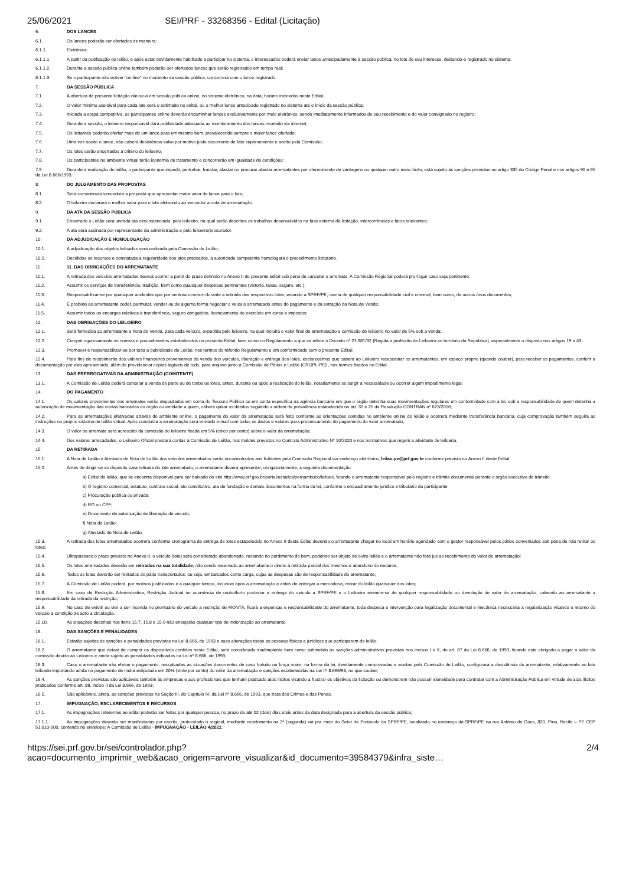25/06/2021 SEI/PRF - 33268356 - Edital (Licitação)
6. DOS LANCES
6.1. Os lances poderão ser ofertados de maneira:
6.1.1. Eletrônica:
6.1.1.1. A partir da publicação do leilão, e após estar devidamente habilitado a participar no sistema, o interessados poderá enviar lance antecipadamente à sessão pública, no lote de seu interesse, deixando-o registrado no sistema;
6.1.1.2. Durante a sessão pública online também poderão ser ofertados lances que serão registrados em tempo real;
6.1.1.3. Se o participante não estiver "on-line" no momento da sessão pública, concorrerá com o lance registrado.
7. DA SESSÃO PÚBLICA
7.1. A abertura da presente licitação dar-se-á em sessão pública online, no sistema eletrônico, na data, horário indicados neste Edital;
7.2. O valor mínimo aceitável para cada lote será o estimado no edital, ou o melhor lance antecipado registrado no sistema até o início da sessão pública;
7.3. Iniciada a etapa competitiva, os participantes online deverão encaminhar lances exclusivamente por meio eletrônico, sendo imediatamente informados do seu recebimento e do valor consignado no registro;
7.4. Durante a sessão, o leiloeiro responsável dará publicidade adequada ao monitoramento dos lances recebido via internet;
7.5. Os licitantes poderão ofertar mais de um lance para um mesmo bem, prevalecendo sempre o maior lance ofertado;
7.6. Uma vez aceito o lance, não caberá desistência salvo por motivo justo decorrente de fato superveniente e aceito pela Comissão;
7.7. Os lotes serão encerrados a critério do leiloeiro;
7.8. Os participantes no ambiente virtual terão isonomia de tratamento e concorrerão em igualdade de condições;
7.9. Durante a realização do leilão, o participante que impedir, perturbar, fraudar, afastar ou procurar afastar arrematantes por oferecimento de vantagens ou qualquer outro meio ilícito, está sujeito às sanções previstas no artigo 335 do Código Penal e nos artigos 90 e 95 da Lei 8.666/1993.
8. DO JULGAMENTO DAS PROPOSTAS
8.1. Será considerada vencedora a proposta que apresentar maior valor de lance para o lote;
8.2. O leiloeiro declarará o melhor valor para o lote atribuindo ao vencedor a nota de arrematação.
9. DA ATA DA SESSÃO PÚBLICA
9.1. Encerrado o Leilão será lavrada ata circunstanciada, pelo leiloeiro, na qual serão descritos os trabalhos desenvolvidos na fase externa da licitação, intercorrências e fatos relevantes;
9.2. A ata será assinada por representante da administração e pelo leiloeiro/procurador.
10. DA ADJUDICAÇÃO E HOMOLOGAÇÃO
10.1. A adjudicação dos objetos leiloados será realizada pela Comissão de Leilão;
10.2. Decididos os recursos e constatada a regularidade dos atos praticados, a autoridade competente homologará o procedimento licitatório.
11. 11. DAS OBRIGAÇÕES DO ARREMATANTE
11.1. A retirada dos veículos arrematados deverá ocorrer a partir do prazo definido no Anexo II do presente edital sob pena de cancelar o arremate. A Comissão Regional poderá prorrogar caso seja pertinente;
11.2. Assumir os serviços de transferência, tradição, bem como quaisquer despesas pertinentes (vistoria, taxas, seguro, etc.);
11.3. Responsabilizar-se por quaisquer acidentes que por ventura ocorram durante a retirada dos respectivos lotes, estando a SPRF/PE, isenta de qualquer responsabilidade civil e criminal, bem como, de outros ônus decorrentes;
11.4. É proibido ao arrematante ceder, permutar, vender ou de alguma forma negociar o veículo arrematado antes do pagamento e da extração da Nota de Venda;
11.5. Assumir todos os encargos relativos à transferência, seguro obrigatório, licenciamento do exercício em curso e impostos;
12. DAS OBRIGAÇÕES DO LEILOEIRO
12.1. Será fornecida ao arrematante a Nota de Venda, para cada veículo, expedida pelo leiloeiro, na qual incluirá o valor final de arrematação e comissão de leiloeiro no valor de 5% sob a venda;
12.2. Cumprir rigorosamente as normas e procedimentos estabelecidos no presente Edital, bem como no Regulamento a que se refere o Decreto nº 21.981/32 (Regula a profissão de Leiloeiro ao território da República), especialmente o disposto nos artigos 19 a 43;
12.3. Promover e responsabilizar-se por toda a publicidade do Leilão, nos termos do referido Regulamento e em conformidade com o presente Edital;
12.4. Para fins de recebimento dos valores financeiros provenientes da venda dos veículos, liberação e entrega dos lotes, esclarecemos que caberá ao Leiloeiro recepcionar os arrematantes, em espaço próprio (quando couber), para receber os pagamentos, conferir a documentação por eles apresentada, além de providenciar cópias legíveis de tudo, para arquivo junto à Comissão de Pátios e Leilão (CRGPL-PE) , nos termos fixados no Edital.
13. DAS PRERROGATIVAS DA ADMINISTRAÇÃO (COMITENTE)
13.1. A Comissão de Leilão poderá cancelar a venda de parte ou de todos os lotes, antes, durante ou após a realização do leilão, notadamente se surgir a necessidade ou ocorrer algum impedimento legal;
14. DO PAGAMENTO
14.1. Os valores provenientes dos arremates serão depositados em conta do Tesouro Público ou em conta específica na agência bancária em que o órgão detenha suas movimentações regulares em conformidade com a lei, sob a responsabilidade de quem detenha a autorização de movimentação das contas bancárias do órgão ou entidade a quem, caberá quitar os débitos seguindo a ordem de prevalência estabelecida no art. 32 e 35 da Resolução CONTRAN nº 623/2016;
14.2. Para as arrematações efetivadas através do ambiente online, o pagamento do valor da arrematação será feito conforme as orientações contidas no ambiente online do leilão e ocorrerá mediante transferência bancária, cuja comprovação também seguirá as instruções no próprio sistema de leilão virtual. Após concluída a arrematação será enviado e-mail com todos os dados e valores para processamento do pagamento do valor arrematado;
14.3. O valor do arremate será acrescido da comissão do leiloeiro fixada em 5% (cinco por cento) sobre o valor da arrematação;
14.4. Dos valores arrecadados, o Leiloeiro Oficial prestará contas à Comissão de Leilão, nos moldes previstos no Contrato Administrativo Nº 10/2020 e nos normativos que regem a atividade de leiloaria.
15. DA RETIRADA
15.1. A Nota de Leilão e Atestado de Nota de Leilão dos veículos arrematados serão encaminhados aos licitantes pela Comissão Regional via endereço eletrônico, leilao.pe@prf.gov.br conforme previsto no Anexo II deste Edital.
15.2. Antes de dirigir-se ao depósito para retirada do lote arrematado, o arrematante deverá apresentar, obrigatoriamente, a seguinte documentação:
a) Edital do leilão, que se encontra disponível para ser baixado do site http://www.prf.gov.br/portal/estados/pernambuco/leiloes, ficando o arrematante responsável pelo registro e trâmite documental perante o órgão executivo de trânsito;
b) O registro comercial, estatuto, contrato social, ato constitutivo, ata de fundação e demais documentos na forma da lei, conforme o enquadramento jurídico e tributário da participante;
c) Procuração pública ou privada;
d) RG ou CPF;
e) Documento de autorização de liberação de veículo;
f) Nota de Leilão;
g) Atestado de Nota de Leilão;
15.3. A retirada dos lotes arrematados ocorrerá conforme cronograma de entrega de lotes estabelecido no Anexo II deste Edital devendo o arrematante chegar no local em horário agendado com o gestor responsável pelos pátios conveniados sob pena de não retirar os lotes;
15.4. Ultrapassado o prazo previsto no Anexo II, o veículo (lote) será considerado abandonado, restando no perdimento do bem, podendo ser objeto de outro leilão e o arrematante não fará jus ao recebimento do valor de arrematação;
15.5. Os lotes arrematados deverão ser retirados na sua totalidade, não sendo reservado ao arrematante o direito à retirada parcial dos mesmos e abandono do restante;
15.6. Todos os lotes deverão ser retirados do pátio transportados, ou seja, embarcados como carga, cujas as despesas são de responsabilidade do arrematante;
15.7. A Comissão de Leilão poderá, por motivos justificados e a qualquer tempo, inclusive após a arrematação e antes de entregar a mercadoria, retirar do leilão quaisquer dos lotes;
15.8. Em caso de Restrição Administrativa, Restrição Judicial ou ocorrência de roubo/furto posterior a entrega do veículo a SPRF/PE e o Leiloeiro eximem-se de qualquer responsabilidade ou devolução de valor de arrematação, cabendo ao arrematante a responsabilidade da retirada da restrição;
15.9. No caso de existir ou vier a ser inserida no prontuário do veículo a restrição de MONTA, ficará a expensas e responsabilidade do arrematante, toda despesa e intervenção para legalização documental e mecânica necessária a regularização visando o retorno do veículo a condição de apto a circulação.
15.10. As situações descritas nos itens 15.7, 15.8 e 15.9 não ensejarão qualquer tipo de indenização ao arrematante.
16. DAS SANÇÕES E PENALIDADES
16.1. Estarão sujeitas às sanções e penalidades previstas na Lei 8.666, de 1993 e suas alterações todas as pessoas físicas e jurídicas que participarem do leilão;
16.2. O arrematante que deixar de cumprir os dispositivos contidos neste Edital, será considerado inadimplente bem como submetido às sanções administrativas previstas nos incisos I e II, do art. 87 da Lei 8.666, de 1993, ficando este obrigado a pagar o valor da comissão devida ao Leiloeiro e ainda sujeito às penalidades indicadas na Lei nº 8.666, de 1993;
16.3. Caso o arrematante não efetue o pagamento, ressalvadas as situações decorrentes de caso fortuito ou força maior, na forma da lei, devidamente comprovadas e aceitas pela Comissão de Leilão, configurará a desistência do arrematante, relativamente ao lote leiloado importando ainda no pagamento de multa estipulada em 20% (vinte por cento) do valor da arrematação e sanções estabelecidas na Lei nº 8.666/93, no que couber;
16.4. As sanções previstas são aplicáveis também às empresas e aos profissionais que tenham praticado atos ilícitos visando a frustrar os objetivos da licitação ou demonstrem não possuir idoneidade para contratar com a Administração Pública em virtude de atos ilícitos praticados conforme art. 88, inciso II da Lei 8.666, de 1993;
16.5. São aplicáveis, ainda, as sanções previstas na Seção III, do Capítulo IV, da Lei nº 8.666, de 1993, que trata dos Crimes e das Penas.
17. IMPUGNAÇÃO, ESCLARECIMENTOS E RECURSOS
17.1. As impugnações referentes ao edital poderão ser feitas por qualquer pessoa, no prazo de até 02 (dois) dias úteis antes da data designada para a abertura da sessão pública;
17.1.1. As impugnações deverão ser manifestadas por escrito, protocolado o original, mediante recebimento na 2ª (segunda) via por meio do Setor de Protocolo da SPRF/PE, localizado no endereço da SPRF/PE na rua Antônio de Góes, 820, Pina, Recife – PE CEP 51.010-000, contendo no envelope: À Comissão de Leilão - IMPUGNAÇÃO - LEILÃO 4/2021;
https://sei.prf.gov.br/sei/controlador.php?acao=documento_imprimir_web&acao_origem=arvore_visualizar&id_documento=39584379&infra_siste… 2/4